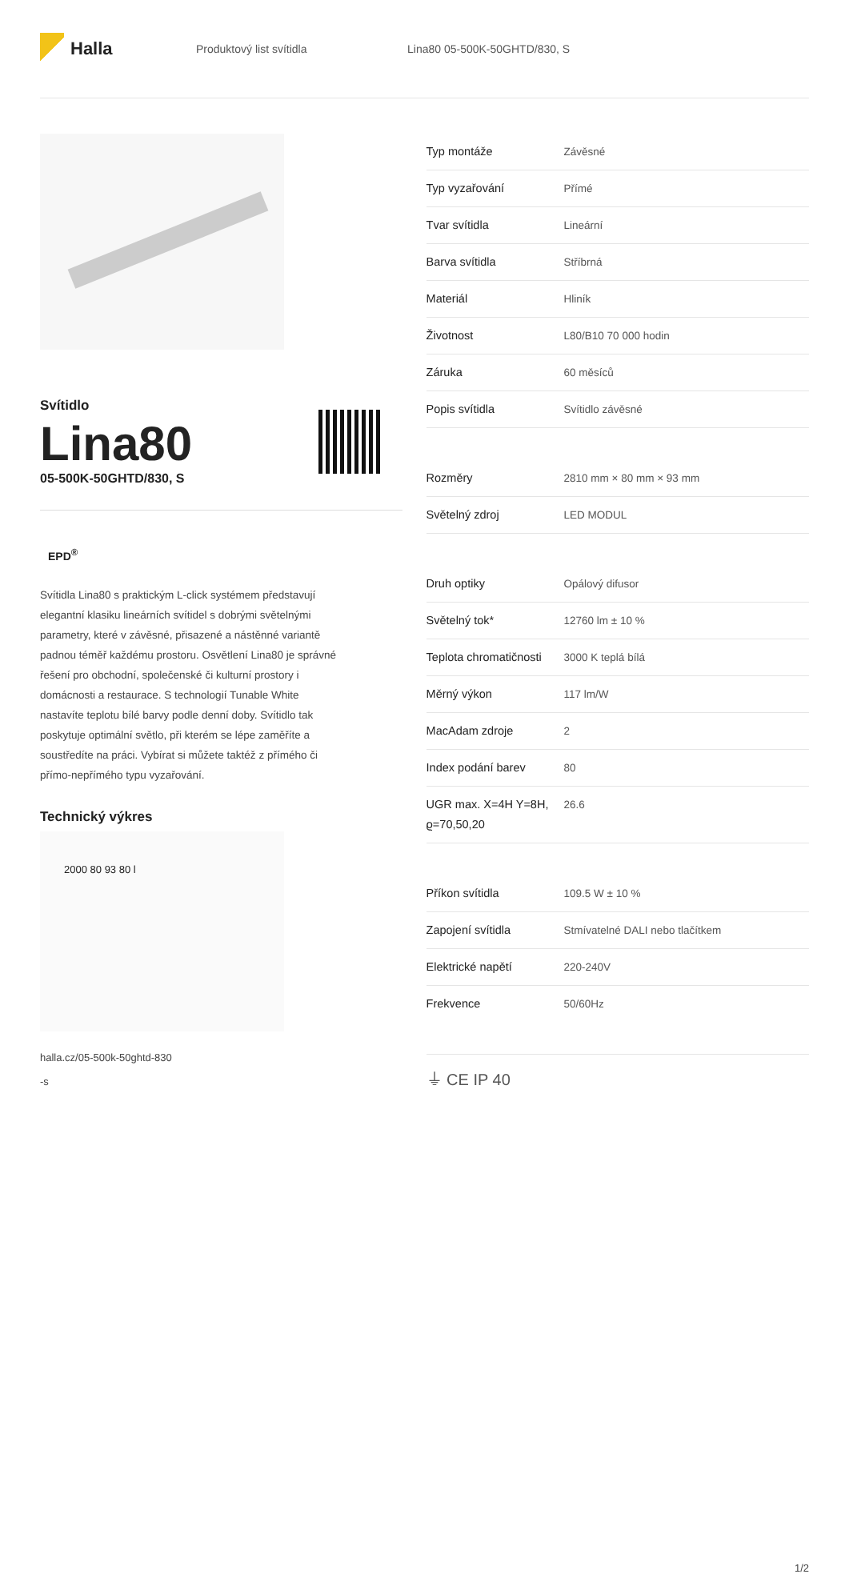Halla
Produktový list svítidla Lina80 05-500K-50GHTD/830, S
Svítidlo
Lina80
05-500K-50GHTD/830, S
EPD<sup>®</sup>
Svítidla Lina80 s praktickým L-click systémem představují elegantní klasiku lineárních svítidel s dobrými světelnými parametry, které v závěsné, přisazené a nástěnné variantě padnou téměř každému prostoru. Osvětlení Lina80 je správné řešení pro obchodní, společenské či kulturní prostory i domácnosti a restaurace. S technologií Tunable White nastavíte teplotu bílé barvy podle denní doby. Svítidlo tak poskytuje optimální světlo, při kterém se lépe zaměříte a soustředíte na práci. Vybírat si můžete taktéž z přímého či přímo-nepřímého typu vyzařování.
Technický výkres
2000 80 93 80 l
halla.cz/05-500k-50ghtd-830
-s
| Typ montáže | Závěsné |
| Typ vyzařování | Přímé |
| Tvar svítidla | Lineární |
| Barva svítidla | Stříbrná |
| Materiál | Hliník |
| Životnost | L80/B10 70 000 hodin |
| Záruka | 60 měsíců |
| Popis svítidla | Svítidlo závěsné |
| Rozměry | 2810 mm × 80 mm × 93 mm |
| Světelný zdroj | LED MODUL |
| Druh optiky | Opálový difusor |
| Světelný tok* | 12760 lm ± 10 % |
| Teplota chromatičnosti | 3000 K teplá bílá |
| Měrný výkon | 117 lm/W |
| MacAdam zdroje | 2 |
| Index podání barev | 80 |
| UGR max. X=4H Y=8H, ϱ=70,50,20 | 26.6 |
| Příkon svítidla | 109.5 W ± 10 % |
| Zapojení svítidla | Stmívatelné DALI nebo tlačítkem |
| Elektrické napětí | 220-240V |
| Frekvence | 50/60Hz |
⏚ CE IP 40
1/2